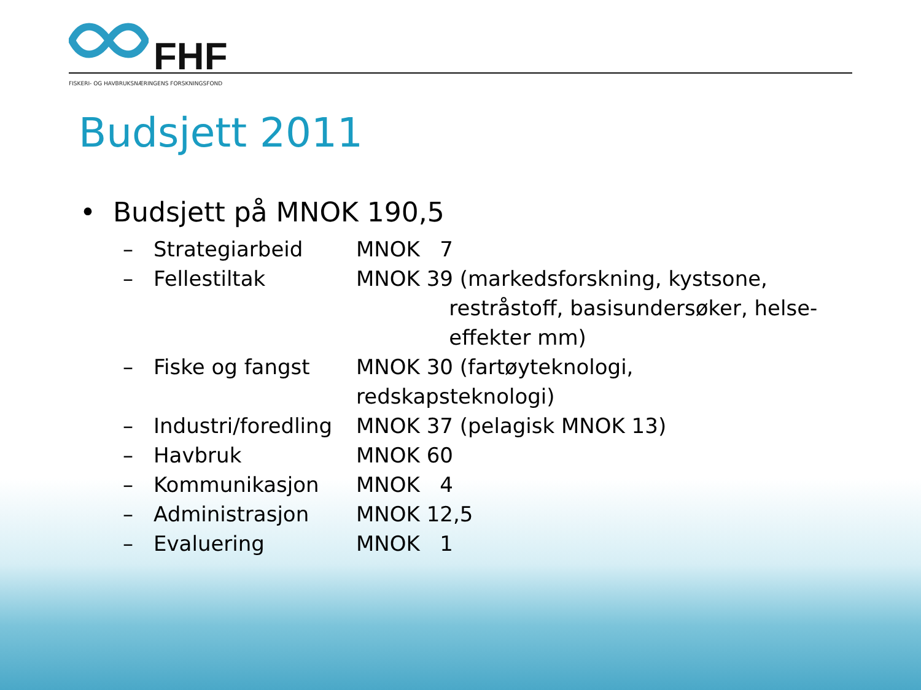FHF
FISKERI- OG HAVBRUKSNÆRINGENS FORSKNINGSFOND
Budsjett 2011
• Budsjett på MNOK 190,5
– Strategiarbeid MNOK 7
– Fellestiltak MNOK 39 (markedsforskning, kystsone,
restråstoff, basisundersøker, helse-
effekter mm)
– Fiske og fangst MNOK 30 (fartøyteknologi, redskapsteknologi)
– Industri/foredling MNOK 37 (pelagisk MNOK 13)
– Havbruk MNOK 60
– Kommunikasjon MNOK 4
– Administrasjon MNOK 12,5
– Evaluering MNOK 1